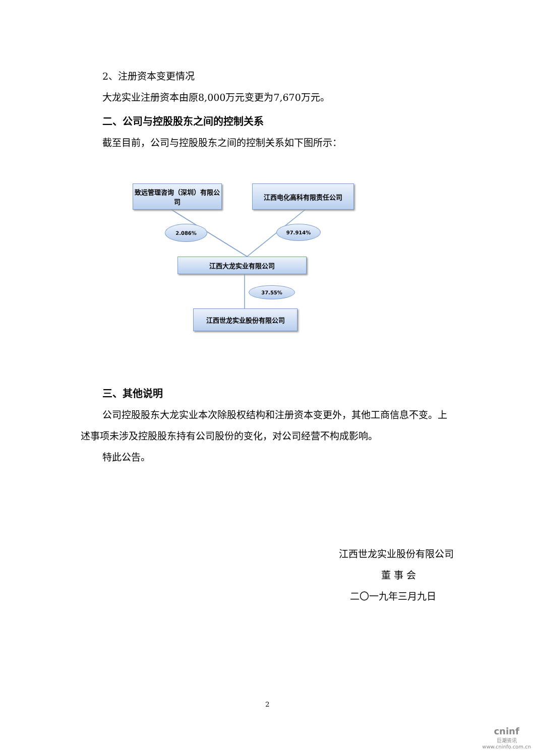2、注册资本变更情况
大龙实业注册资本由原8,000万元变更为7,670万元。
二、公司与控股股东之间的控制关系
截至目前，公司与控股股东之间的控制关系如下图所示：
致远管理咨询（深圳）有限公司
江西电化高科有限责任公司
2.086% 97.914%
江西大龙实业有限公司
37.55%
江西世龙实业股份有限公司
三、其他说明
公司控股股东大龙实业本次除股权结构和注册资本变更外，其他工商信息不变。上述事项未涉及控股股东持有公司股份的变化，对公司经营不构成影响。
特此公告。
江西世龙实业股份有限公司
董 事 会
二〇一九年三月九日
2
cninf
巨潮资讯
www.cninfo.com.cn